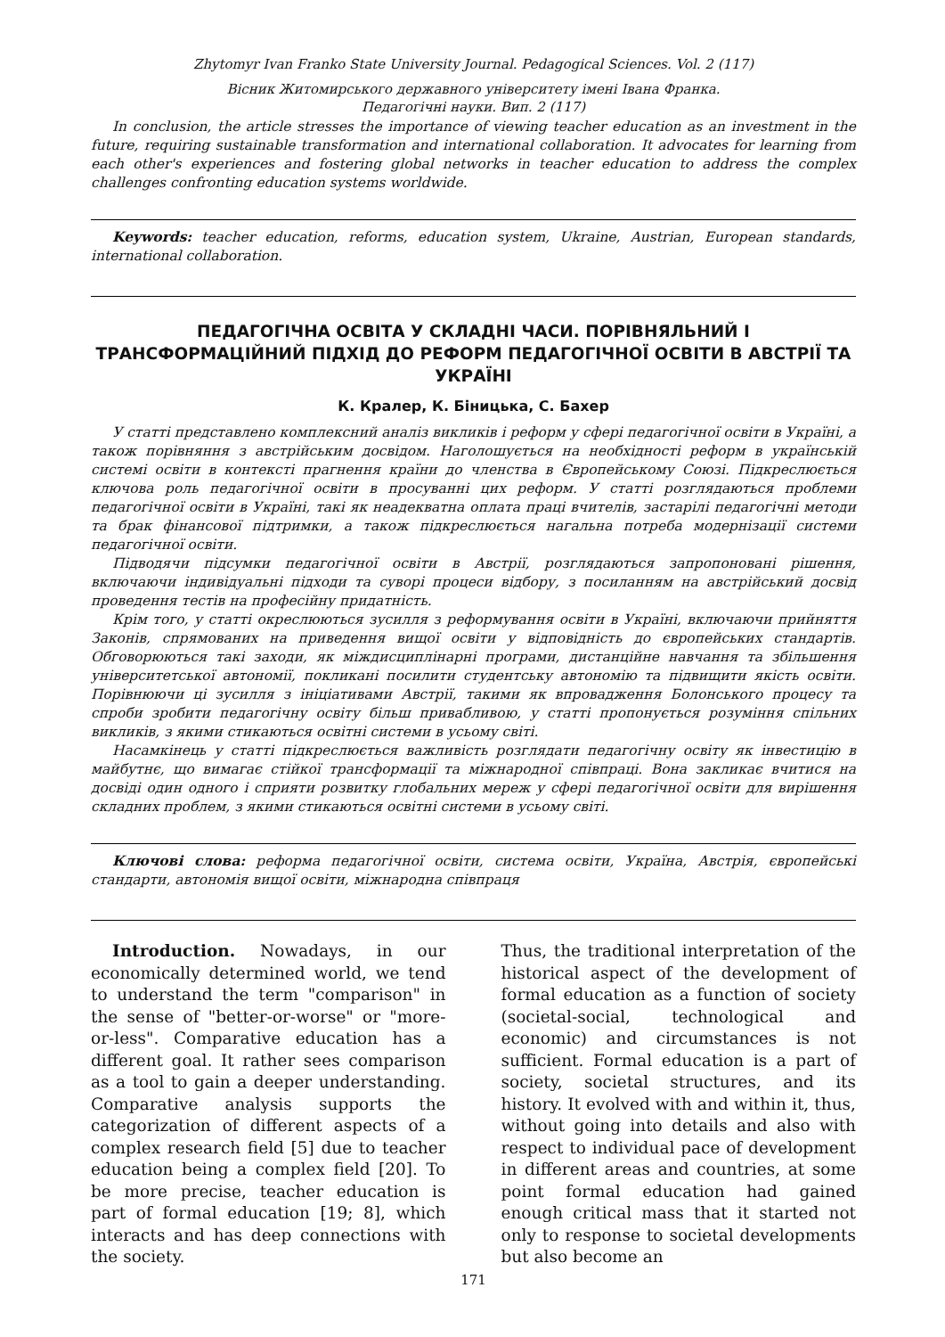Zhytomyr Ivan Franko State University Journal. Pedagogical Sciences. Vol. 2 (117)
Вісник Житомирського державного університету імені Івана Франка.
Педагогічні науки. Вип. 2 (117)
In conclusion, the article stresses the importance of viewing teacher education as an investment in the future, requiring sustainable transformation and international collaboration. It advocates for learning from each other's experiences and fostering global networks in teacher education to address the complex challenges confronting education systems worldwide.
Keywords: teacher education, reforms, education system, Ukraine, Austrian, European standards, international collaboration.
ПЕДАГОГІЧНА ОСВІТА У СКЛАДНІ ЧАСИ. ПОРІВНЯЛЬНИЙ І ТРАНСФОРМАЦІЙНИЙ ПІДХІД ДО РЕФОРМ ПЕДАГОГІЧНОЇ ОСВІТИ В АВСТРІЇ ТА УКРАЇНІ
К. Кралер, К. Біницька, С. Бахер
У статті представлено комплексний аналіз викликів і реформ у сфері педагогічної освіти в Україні, а також порівняння з австрійським досвідом. Наголошується на необхідності реформ в українській системі освіти в контексті прагнення країни до членства в Європейському Союзі. Підкреслюється ключова роль педагогічної освіти в просуванні цих реформ. У статті розглядаються проблеми педагогічної освіти в Україні, такі як неадекватна оплата праці вчителів, застарілі педагогічні методи та брак фінансової підтримки, а також підкреслюється нагальна потреба модернізації системи педагогічної освіти.
Підводячи підсумки педагогічної освіти в Австрії, розглядаються запропоновані рішення, включаючи індивідуальні підходи та суворі процеси відбору, з посиланням на австрійський досвід проведення тестів на професійну придатність.
Крім того, у статті окреслюються зусилля з реформування освіти в Україні, включаючи прийняття Законів, спрямованих на приведення вищої освіти у відповідність до європейських стандартів. Обговорюються такі заходи, як міждисциплінарні програми, дистанційне навчання та збільшення університетської автономії, покликані посилити студентську автономію та підвищити якість освіти. Порівнюючи ці зусилля з ініціативами Австрії, такими як впровадження Болонського процесу та спроби зробити педагогічну освіту більш привабливою, у статті пропонується розуміння спільних викликів, з якими стикаються освітні системи в усьому світі.
Насамкінець у статті підкреслюється важливість розглядати педагогічну освіту як інвестицію в майбутнє, що вимагає стійкої трансформації та міжнародної співпраці. Вона закликає вчитися на досвіді один одного і сприяти розвитку глобальних мереж у сфері педагогічної освіти для вирішення складних проблем, з якими стикаються освітні системи в усьому світі.
Ключові слова: реформа педагогічної освіти, система освіти, Україна, Австрія, європейські стандарти, автономія вищої освіти, міжнародна співпраця
Introduction. Nowadays, in our economically determined world, we tend to understand the term "comparison" in the sense of "better-or-worse" or "more-or-less". Comparative education has a different goal. It rather sees comparison as a tool to gain a deeper understanding. Comparative analysis supports the categorization of different aspects of a complex research field [5] due to teacher education being a complex field [20]. To be more precise, teacher education is part of formal education [19; 8], which interacts and has deep connections with the society.
Thus, the traditional interpretation of the historical aspect of the development of formal education as a function of society (societal-social, technological and economic) and circumstances is not sufficient. Formal education is a part of society, societal structures, and its history. It evolved with and within it, thus, without going into details and also with respect to individual pace of development in different areas and countries, at some point formal education had gained enough critical mass that it started not only to response to societal developments but also become an
171